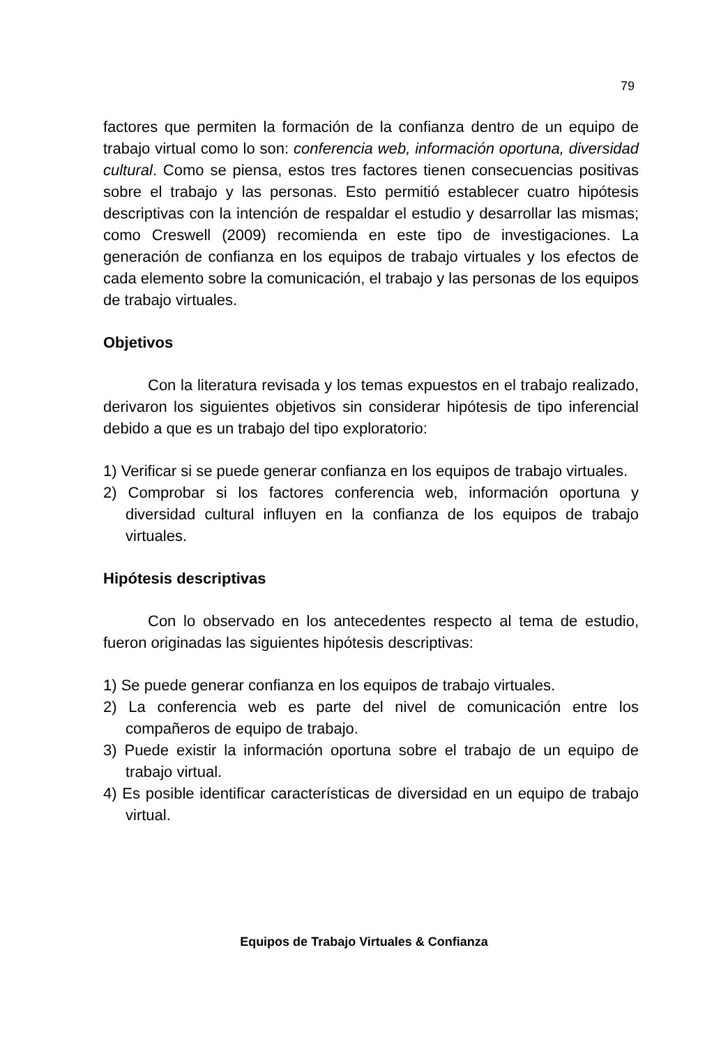79
factores que permiten la formación de la confianza dentro de un equipo de trabajo virtual como lo son: conferencia web, información oportuna, diversidad cultural. Como se piensa, estos tres factores tienen consecuencias positivas sobre el trabajo y las personas. Esto permitió establecer cuatro hipótesis descriptivas con la intención de respaldar el estudio y desarrollar las mismas; como Creswell (2009) recomienda en este tipo de investigaciones. La generación de confianza en los equipos de trabajo virtuales y los efectos de cada elemento sobre la comunicación, el trabajo y las personas de los equipos de trabajo virtuales.
Objetivos
Con la literatura revisada y los temas expuestos en el trabajo realizado, derivaron los siguientes objetivos sin considerar hipótesis de tipo inferencial debido a que es un trabajo del tipo exploratorio:
1) Verificar si se puede generar confianza en los equipos de trabajo virtuales.
2) Comprobar si los factores conferencia web, información oportuna y diversidad cultural influyen en la confianza de los equipos de trabajo virtuales.
Hipótesis descriptivas
Con lo observado en los antecedentes respecto al tema de estudio, fueron originadas las siguientes hipótesis descriptivas:
1) Se puede generar confianza en los equipos de trabajo virtuales.
2) La conferencia web es parte del nivel de comunicación entre los compañeros de equipo de trabajo.
3) Puede existir la información oportuna sobre el trabajo de un equipo de trabajo virtual.
4) Es posible identificar características de diversidad en un equipo de trabajo virtual.
Equipos de Trabajo Virtuales & Confianza